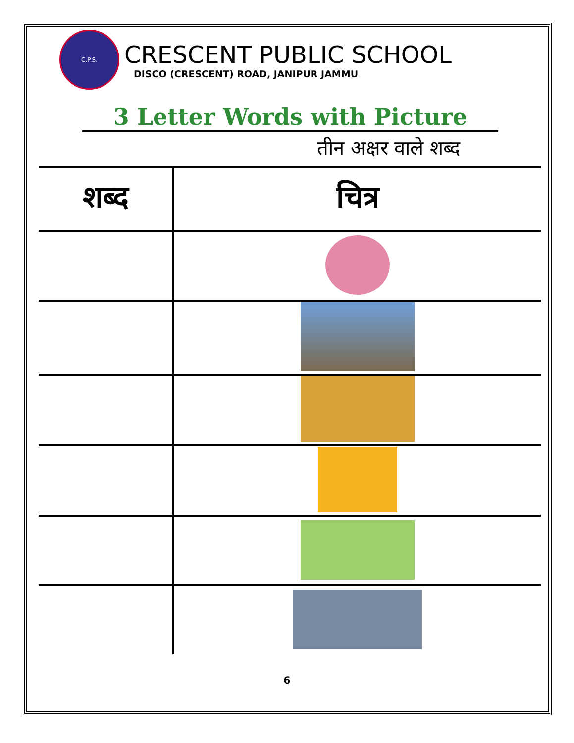C.P.S.
CRESCENT PUBLIC SCHOOL
DISCO (CRESCENT) ROAD, JANIPUR JAMMU
3 Letter Words with Picture
तीन अक्षर वाले शब्द
| शब्द | चित्र |
| --- | --- |
6